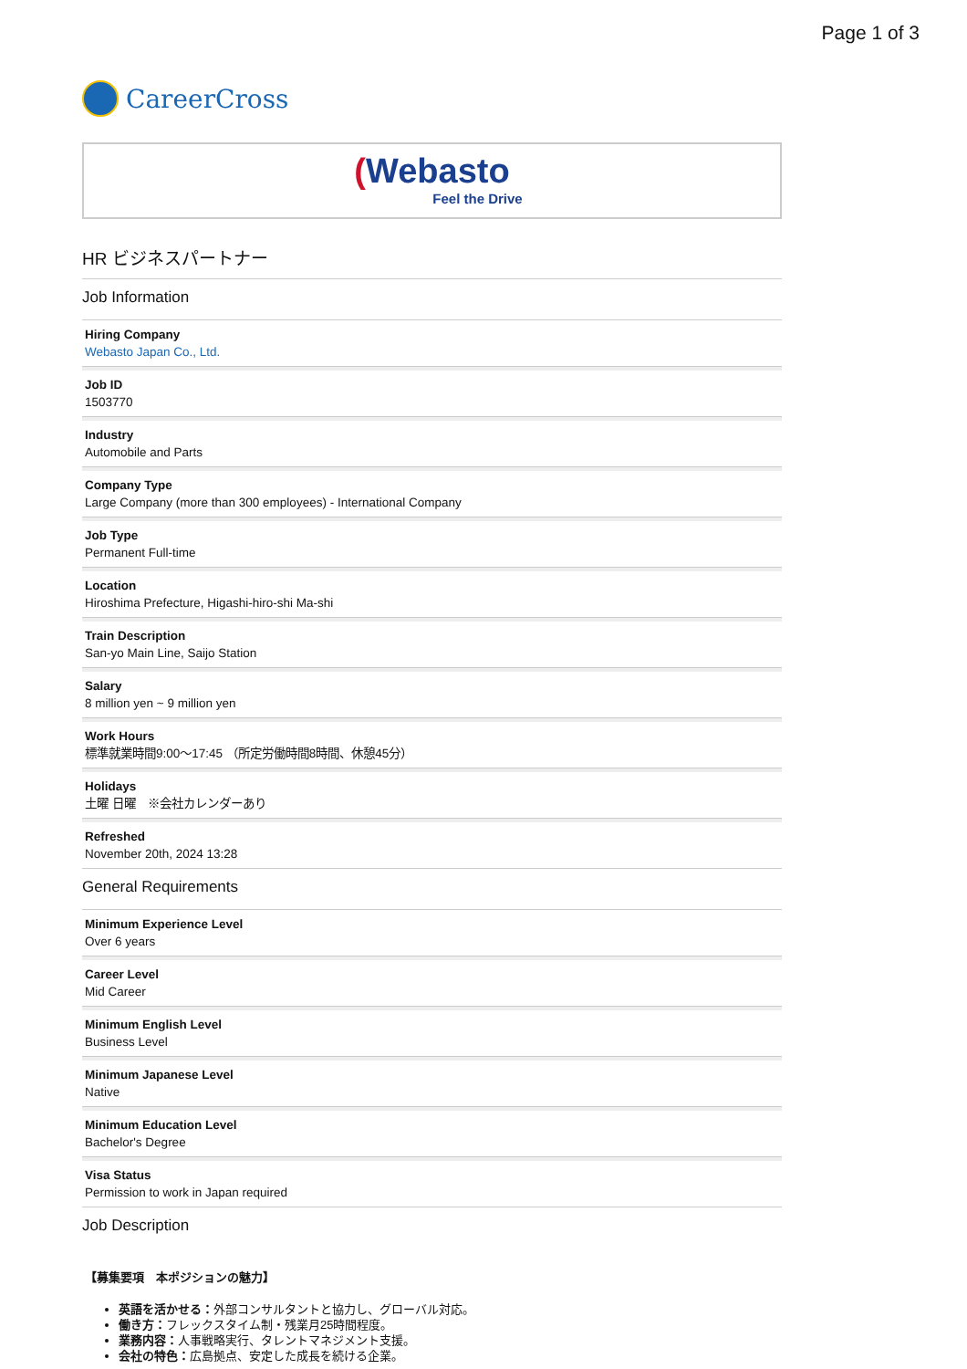Page 1 of 3
CareerCross
(Webasto
Feel the Drive
HR ビジネスパートナー
Job Information
Hiring Company
Webasto Japan Co., Ltd.
Job ID
1503770
Industry
Automobile and Parts
Company Type
Large Company (more than 300 employees) - International Company
Job Type
Permanent Full-time
Location
Hiroshima Prefecture, Higashi-hiro-shi Ma-shi
Train Description
San-yo Main Line, Saijo Station
Salary
8 million yen ~ 9 million yen
Work Hours
標準就業時間9:00～17:45 （所定労働時間8時間、休憩45分）
Holidays
土曜 日曜　※会社カレンダーあり
Refreshed
November 20th, 2024 13:28
General Requirements
Minimum Experience Level
Over 6 years
Career Level
Mid Career
Minimum English Level
Business Level
Minimum Japanese Level
Native
Minimum Education Level
Bachelor's Degree
Visa Status
Permission to work in Japan required
Job Description
【募集要項　本ポジションの魅力】
英語を活かせる：外部コンサルタントと協力し、グローバル対応。
働き方：フレックスタイム制・残業月25時間程度。
業務内容：人事戦略実行、タレントマネジメント支援。
会社の特色：広島拠点、安定した成長を続ける企業。